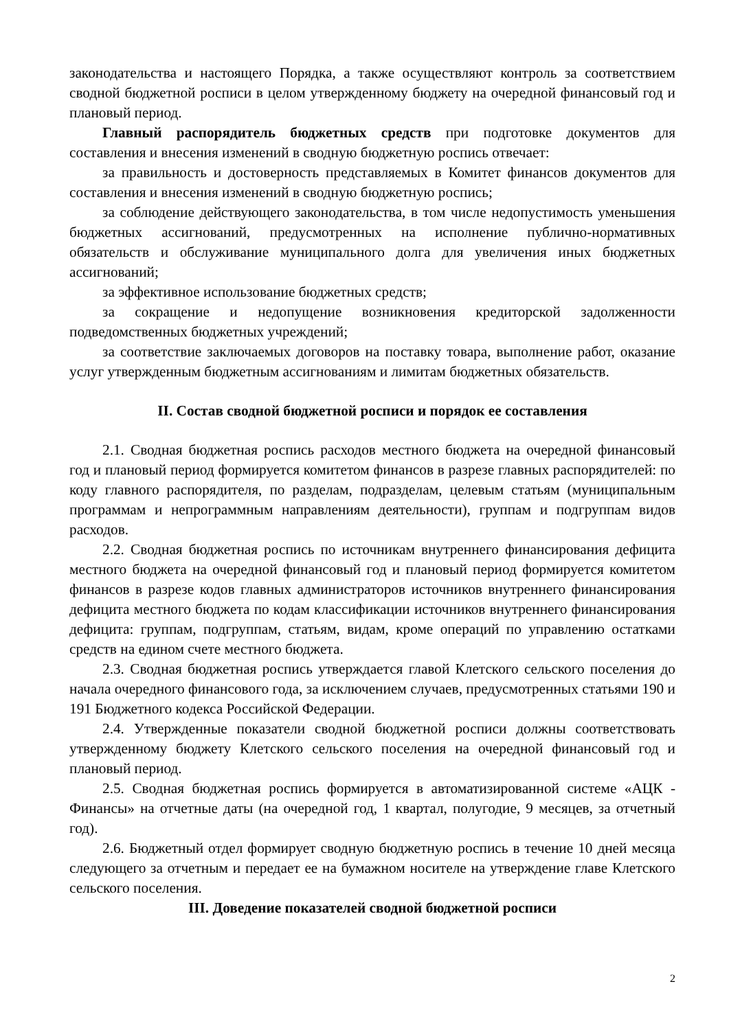законодательства и настоящего Порядка, а также осуществляют контроль за соответствием сводной бюджетной росписи в целом утвержденному бюджету на очередной финансовый год и плановый период.
Главный распорядитель бюджетных средств при подготовке документов для составления и внесения изменений в сводную бюджетную роспись отвечает:
за правильность и достоверность представляемых в Комитет финансов документов для составления и внесения изменений в сводную бюджетную роспись;
за соблюдение действующего законодательства, в том числе недопустимость уменьшения бюджетных ассигнований, предусмотренных на исполнение публично-нормативных обязательств и обслуживание муниципального долга для увеличения иных бюджетных ассигнований;
за эффективное использование бюджетных средств;
за сокращение и недопущение возникновения кредиторской задолженности подведомственных бюджетных учреждений;
за соответствие заключаемых договоров на поставку товара, выполнение работ, оказание услуг утвержденным бюджетным ассигнованиям и лимитам бюджетных обязательств.
II. Состав сводной бюджетной росписи и порядок ее составления
2.1. Сводная бюджетная роспись расходов местного бюджета на очередной финансовый год и плановый период формируется комитетом финансов в разрезе главных распорядителей: по коду главного распорядителя, по разделам, подразделам, целевым статьям (муниципальным программам и непрограммным направлениям деятельности), группам и подгруппам видов расходов.
2.2. Сводная бюджетная роспись по источникам внутреннего финансирования дефицита местного бюджета на очередной финансовый год и плановый период формируется комитетом финансов в разрезе кодов главных администраторов источников внутреннего финансирования дефицита местного бюджета по кодам классификации источников внутреннего финансирования дефицита: группам, подгруппам, статьям, видам, кроме операций по управлению остатками средств на едином счете местного бюджета.
2.3. Сводная бюджетная роспись утверждается главой Клетского сельского поселения до начала очередного финансового года, за исключением случаев, предусмотренных статьями 190 и 191 Бюджетного кодекса Российской Федерации.
2.4. Утвержденные показатели сводной бюджетной росписи должны соответствовать утвержденному бюджету Клетского сельского поселения на очередной финансовый год и плановый период.
2.5. Сводная бюджетная роспись формируется в автоматизированной системе «АЦК - Финансы» на отчетные даты (на очередной год, 1 квартал, полугодие, 9 месяцев, за отчетный год).
2.6. Бюджетный отдел формирует сводную бюджетную роспись в течение 10 дней месяца следующего за отчетным и передает ее на бумажном носителе на утверждение главе Клетского сельского поселения.
III. Доведение показателей сводной бюджетной росписи
2